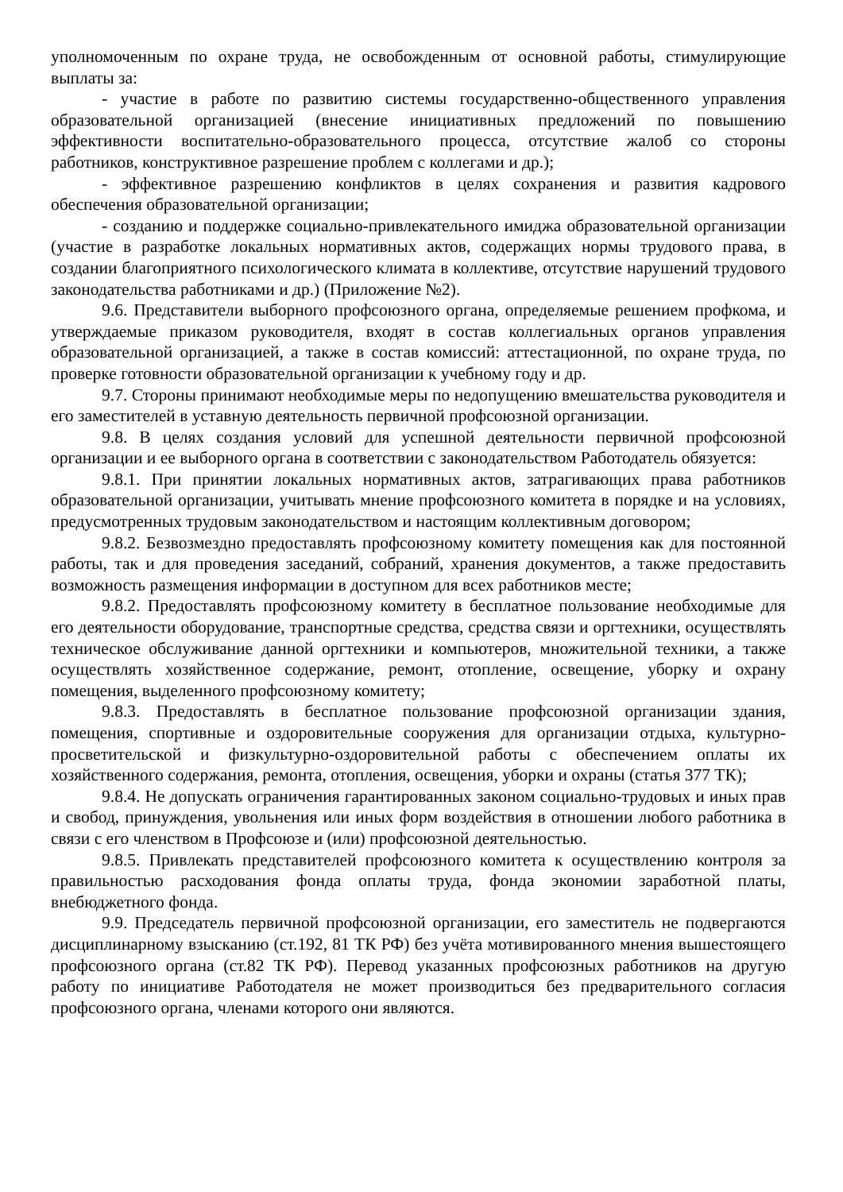уполномоченным по охране труда, не освобожденным от основной работы, стимулирующие выплаты за:
- участие в работе по развитию системы государственно-общественного управления образовательной организацией (внесение инициативных предложений по повышению эффективности воспитательно-образовательного процесса, отсутствие жалоб со стороны работников, конструктивное разрешение проблем с коллегами и др.);
- эффективное разрешению конфликтов в целях сохранения и развития кадрового обеспечения образовательной организации;
- созданию и поддержке социально-привлекательного имиджа образовательной организации (участие в разработке локальных нормативных актов, содержащих нормы трудового права, в создании благоприятного психологического климата в коллективе, отсутствие нарушений трудового законодательства работниками и др.) (Приложение №2).
9.6. Представители выборного профсоюзного органа, определяемые решением профкома, и утверждаемые приказом руководителя, входят в состав коллегиальных органов управления образовательной организацией, а также в состав комиссий: аттестационной, по охране труда, по проверке готовности образовательной организации к учебному году и др.
9.7. Стороны принимают необходимые меры по недопущению вмешательства руководителя и его заместителей в уставную деятельность первичной профсоюзной организации.
9.8. В целях создания условий для успешной деятельности первичной профсоюзной организации и ее выборного органа в соответствии с законодательством Работодатель обязуется:
9.8.1. При принятии локальных нормативных актов, затрагивающих права работников образовательной организации, учитывать мнение профсоюзного комитета в порядке и на условиях, предусмотренных трудовым законодательством и настоящим коллективным договором;
9.8.2. Безвозмездно предоставлять профсоюзному комитету помещения как для постоянной работы, так и для проведения заседаний, собраний, хранения документов, а также предоставить возможность размещения информации в доступном для всех работников месте;
9.8.2. Предоставлять профсоюзному комитету в бесплатное пользование необходимые для его деятельности оборудование, транспортные средства, средства связи и оргтехники, осуществлять техническое обслуживание данной оргтехники и компьютеров, множительной техники, а также осуществлять хозяйственное содержание, ремонт, отопление, освещение, уборку и охрану помещения, выделенного профсоюзному комитету;
9.8.3. Предоставлять в бесплатное пользование профсоюзной организации здания, помещения, спортивные и оздоровительные сооружения для организации отдыха, культурно-просветительской и физкультурно-оздоровительной работы с обеспечением оплаты их хозяйственного содержания, ремонта, отопления, освещения, уборки и охраны (статья 377 ТК);
9.8.4. Не допускать ограничения гарантированных законом социально-трудовых и иных прав и свобод, принуждения, увольнения или иных форм воздействия в отношении любого работника в связи с его членством в Профсоюзе и (или) профсоюзной деятельностью.
9.8.5. Привлекать представителей профсоюзного комитета к осуществлению контроля за правильностью расходования фонда оплаты труда, фонда экономии заработной платы, внебюджетного фонда.
9.9. Председатель первичной профсоюзной организации, его заместитель не подвергаются дисциплинарному взысканию (ст.192, 81 ТК РФ) без учёта мотивированного мнения вышестоящего профсоюзного органа (ст.82 ТК РФ). Перевод указанных профсоюзных работников на другую работу по инициативе Работодателя не может производиться без предварительного согласия профсоюзного органа, членами которого они являются.